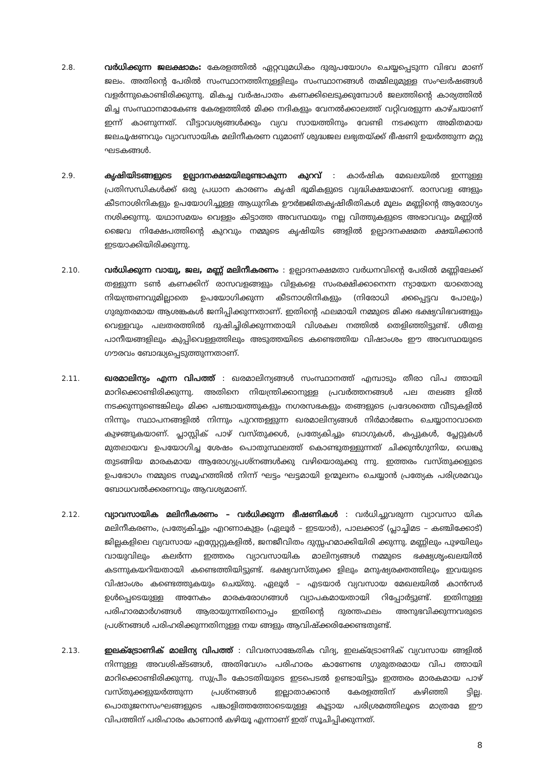2.8. വർധിക്കുന്ന ജലക്ഷാമം: കേരളത്തിൽ ഏറ്റവുമധികം ദുരുപയോഗം ചെയ്യപ്പെടുന്ന വിഭവ മാണ് ജലം. അതിന്റെ പേരിൽ സംസ്ഥാനത്തിനുള്ളിലും സംസ്ഥാനങ്ങൾ തമ്മിലുമുള്ള സംഘർഷങ്ങൾ വളർന്നുകൊണ്ടിരിക്കുന്നു. മികച്ച വർഷപാതം കണക്കിലെടുക്കുമ്പോൾ ജലത്തിന്റെ കാര്യത്തിൽ മിച്ച സംസ്ഥാനമാകേണ്ട കേരളത്തിൽ മിക്ക നദികളും വേനൽക്കാലത്ത് വറ്റിവരളുന്ന കാഴ്ചയാണ് ഇന്ന് കാണുന്നത്. വീട്ടാവശ്യങ്ങൾക്കും വ്യവ സായത്തിനും വേണ്ടി നടക്കുന്ന അമിതമായ ജലചൂഷണവും വ്യാവസായിക മലിനീകരണ വുമാണ് ശുദ്ധജല ലഭ്യതയ്ക്ക് ഭീഷണി ഉയർത്തുന്ന മറ്റു ഘടകങ്ങൾ.
2.9. കൃഷിയിടങ്ങളുടെ ഉല്പാദനക്ഷമയിലുണ്ടാകുന്ന കുറവ് : കാർഷിക മേഖലയിൽ ഇന്നുള്ള പ്രതിസന്ധികൾക്ക് ഒരു പ്രധാന കാരണം കൃഷി ഭൂമികളുടെ വ്യദ്ധിക്ഷയമാണ്. രാസവള ങ്ങളും കീടനാശിനികളും ഉപയോഗിച്ചുള്ള ആധുനിക ഊർജ്ജിതകൃഷിരീതികൾ മൂലം മണ്ണിന്റെ ആരോഗ്യം നശിക്കുന്നു. യഥാസമയം വെള്ളം കിട്ടാത്ത അവസ്ഥയും നല്ല വിത്തുകളുടെ അഭാവവും മണ്ണിൽ ജൈവ നിക്ഷേപത്തിന്റെ കുറവും നമ്മുടെ കൃഷിയിട ങ്ങളിൽ ഉല്പാദനക്ഷമത ക്ഷയിക്കാൻ ഇടയാക്കിയിരിക്കുന്നു.
2.10. വർധിക്കുന്ന വായു, ജല, മണ്ണ് മലിനീകരണം : ഉല്പാദനക്ഷമതാ വർധനവിന്റെ പേരിൽ മണ്ണിലേക്ക് തള്ളുന്ന ടൺ കണക്കിന് രാസവളങ്ങളും വിളകളെ സംരക്ഷിക്കാനെന്ന ന്യായേന യാതൊരു നിയന്ത്രണവുമില്ലാതെ ഉപയോഗിക്കുന്ന കീടനാശിനികളും (നിരോധി ക്കപ്പെട്ടവ പോലും) ഗുരുതരമായ ആശങ്കകൾ ജനിപ്പിക്കുന്നതാണ്. ഇതിന്റെ ഫലമായി നമ്മുടെ മിക്ക ഭക്ഷ്യവിഭവങ്ങളും വെള്ളവും പലതരത്തിൽ ദുഷിച്ചിരിക്കുന്നതായി വിശകല നത്തിൽ തെളിഞ്ഞിട്ടുണ്ട്. ശീതള പാനീയങ്ങളിലും കുപ്പിവെള്ളത്തിലും അടുത്തയിടെ കണ്ടെത്തിയ വിഷാംശം ഈ അവസ്ഥയുടെ ഗൗരവം ബോദ്ധ്യപ്പെടുത്തുന്നതാണ്.
2.11. ഖരമാലിന്യം എന്ന വിപത്ത് : ഖരമാലിന്യങ്ങൾ സംസ്ഥാനത്ത് എമ്പാടും തീരാ വിപ ത്തായി മാറിക്കൊണ്ടിരിക്കുന്നു. അതിനെ നിയന്ത്രിക്കാനുള്ള പ്രവർത്തനങ്ങൾ പല തലങ്ങ ളിൽ നടക്കുന്നുണ്ടെങ്കിലും മിക്ക പഞ്ചായത്തുകളും നഗരസഭകളും തങ്ങളുടെ പ്രദേശത്തെ വീടുകളിൽ നിന്നും സ്ഥാപനങ്ങളിൽ നിന്നും പുറന്തള്ളുന്ന ഖരമാലിന്യങ്ങൾ നിർമാർജനം ചെയ്യാനാവാതെ കുഴങ്ങുകയാണ്. പ്ലാസ്റ്റിക് പാഴ് വസ്തുക്കൾ, പ്രത്യേകിച്ചും ബാഗുകൾ, കപ്പുകൾ, പ്ലേറ്റുകൾ മുതലായവ ഉപയോഗിച്ച ശേഷം പൊതുസ്ഥലത്ത് കൊണ്ടുതള്ളുന്നത് ചിക്കുൻഗുനിയ, ഡെങ്കു തുടങ്ങിയ മാരകമായ ആരോഗ്യപ്രശ്നങ്ങൾക്കു വഴിയൊരുക്കു ന്നു. ഇത്തരം വസ്തുക്കളുടെ ഉപഭോഗം നമ്മുടെ സമൂഹത്തിൽ നിന്ന് ഘട്ടം ഘട്ടമായി ഉന്മൂലനം ചെയ്യാൻ പ്രത്യേക പരിശ്രമവും ബോധവൽക്കരണവും ആവശ്യമാണ്.
2.12. വ്യാവസായിക മലിനീകരണം – വർധിക്കുന്ന ഭീഷണികൾ : വർധിച്ചുവരുന്ന വ്യാവസാ യിക മലിനീകരണം, പ്രത്യേകിച്ചും എറണാകുളം (ഏലൂർ – ഇടയാർ), പാലക്കാട് (പ്ലാച്ചിമട – കഞ്ചിക്കോട്) ജില്ലകളിലെ വ്യവസായ എസ്റ്റേറ്റുകളിൽ, ജനജീവിതം ദുസ്സഹമാക്കിയിരി ക്കുന്നു. മണ്ണിലും പുഴയിലും വായുവിലും കലർന്ന ഇത്തരം വ്യാവസായിക മാലിന്യങ്ങൾ നമ്മുടെ ഭക്ഷ്യശൃംഖലയിൽ കടന്നുകയറിയതായി കണ്ടെത്തിയിട്ടുണ്ട്. ഭക്ഷ്യവസ്തുക്ക ളിലും മനുഷ്യരക്തത്തിലും ഇവയുടെ വിഷാംശം കണ്ടെത്തുകയും ചെയ്തു. ഏലൂർ – എടയാർ വ്യവസായ മേഖലയിൽ കാൻസർ ഉൾപ്പെടെയുള്ള അനേകം മാരകരോഗങ്ങൾ വ്യാപകമായതായി റിപ്പോർട്ടുണ്ട്. ഇതിനുള്ള പരിഹാരമാർഗങ്ങൾ ആരായുന്നതിനൊപ്പം ഇതിന്റെ ദുരന്തഫലം അനുഭവിക്കുന്നവരുടെ പ്രശ്നങ്ങൾ പരിഹരിക്കുന്നതിനുള്ള നയ ങ്ങളും ആവിഷ്ക്കരിക്കേണ്ടതുണ്ട്.
2.13. ഇലക്ട്രോണിക് മാലിന്യ വിപത്ത് : വിവരസാങ്കേതിക വിദ്യ, ഇലക്ട്രോണിക് വ്യവസായ ങ്ങളിൽ നിന്നുള്ള അവശിഷ്ടങ്ങൾ, അതിവേഗം പരിഹാരം കാണേണ്ട ഗുരുതരമായ വിപ ത്തായി മാറിക്കൊണ്ടിരിക്കുന്നു. സുപ്രീം കോടതിയുടെ ഇടപെടൽ ഉണ്ടായിട്ടും ഇത്തരം മാരകമായ പാഴ് വസ്തുക്കളുയർത്തുന്ന പ്രശ്നങ്ങൾ ഇല്ലാതാക്കാൻ കേരളത്തിന് കഴിഞ്ഞി ട്ടില്ല. പൊതുജനസംഘങ്ങളുടെ പങ്കാളിത്തത്തോടെയുള്ള കൂട്ടായ പരിശ്രമത്തിലൂടെ മാത്രമേ ഈ വിപത്തിന് പരിഹാരം കാണാൻ കഴിയൂ എന്നാണ് ഇത് സൂചിപ്പിക്കുന്നത്.
8